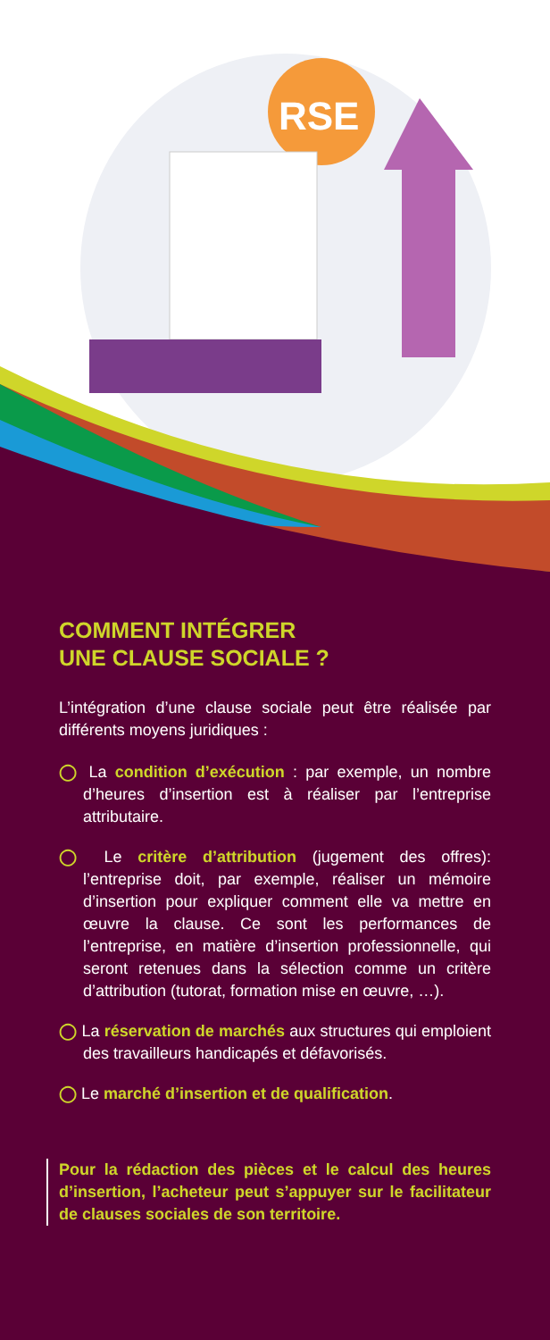RSE
COMMENT INTÉGRER
UNE CLAUSE SOCIALE ?
L’intégration d’une clause sociale peut être réalisée par différents moyens juridiques :
◯ La condition d’exécution : par exemple, un nombre d’heures d’insertion est à réaliser par l’entreprise attributaire.
◯ Le critère d’attribution (jugement des offres): l’entreprise doit, par exemple, réaliser un mémoire d’insertion pour expliquer comment elle va mettre en œuvre la clause. Ce sont les performances de l’entreprise, en matière d’insertion professionnelle, qui seront retenues dans la sélection comme un critère d’attribution (tutorat, formation mise en œuvre, …).
◯ La réservation de marchés aux structures qui emploient des travailleurs handicapés et défavorisés.
◯ Le marché d’insertion et de qualification.
Pour la rédaction des pièces et le calcul des heures d’insertion, l’acheteur peut s’appuyer sur le facilitateur de clauses sociales de son territoire.